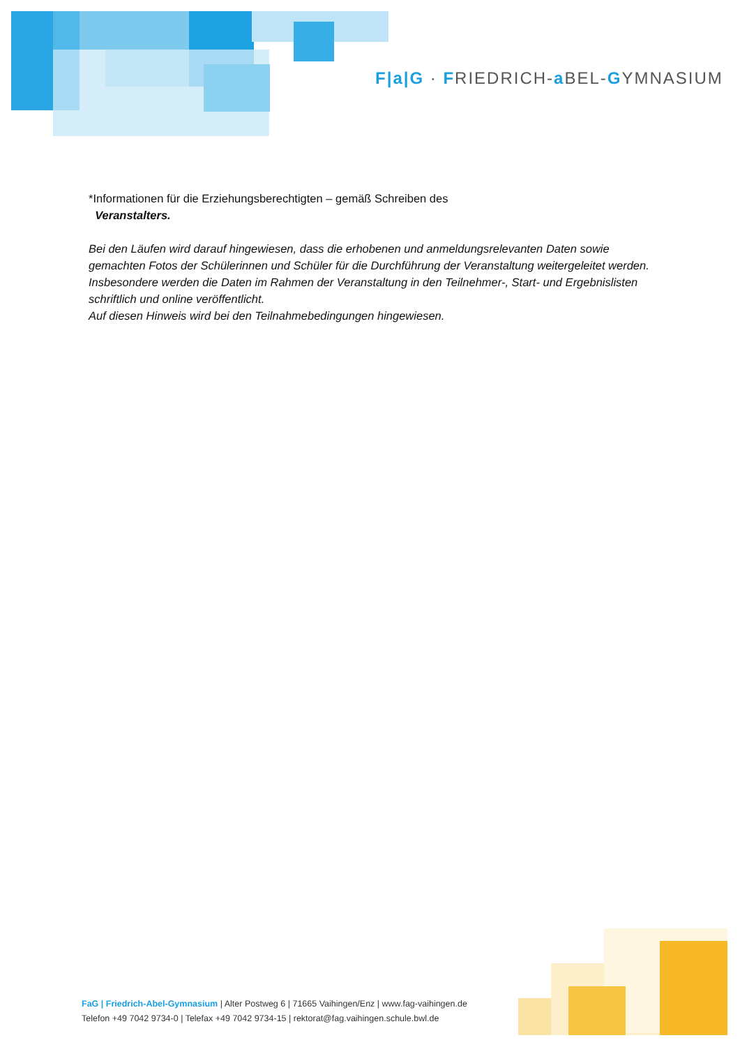F|a|G · FRIEDRICH-a BEL-GYMNASIUM
*Informationen für die Erziehungsberechtigten – gemäß Schreiben des
Veranstalters.
Bei den Läufen wird darauf hingewiesen, dass die erhobenen und anmeldungsrelevanten Daten sowie gemachten Fotos der Schülerinnen und Schüler für die Durchführung der Veranstaltung weitergeleitet werden. Insbesondere werden die Daten im Rahmen der Veranstaltung in den Teilnehmer-, Start- und Ergebnislisten schriftlich und online veröffentlicht.
Auf diesen Hinweis wird bei den Teilnahmebedingungen hingewiesen.
FaG | Friedrich-Abel-Gymnasium | Alter Postweg 6 | 71665 Vaihingen/Enz | www.fag-vaihingen.de
Telefon +49 7042 9734-0 | Telefax +49 7042 9734-15 | rektorat@fag.vaihingen.schule.bwl.de